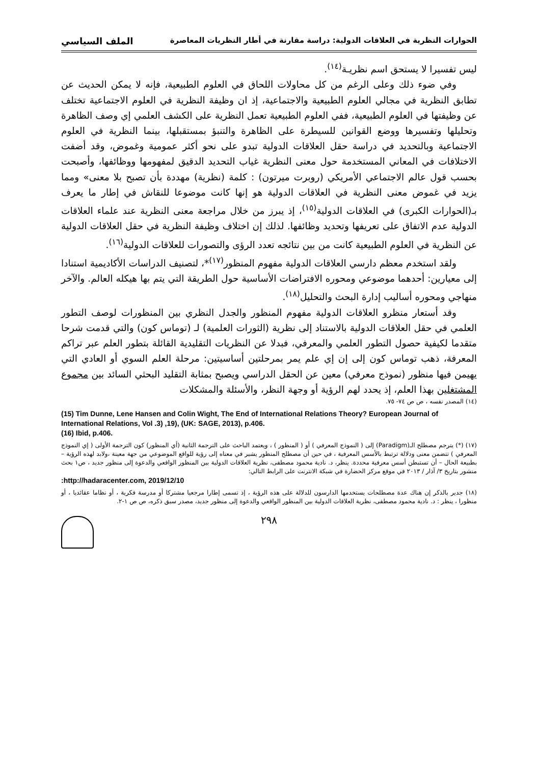الحوارات النظرية في العلاقات الدولية: دراسة مقارنة في أطار النظريات المعاصرة الملف السياسي
ليس تفسيرا لا يستحق اسم نظريـة<sup>(١٤)</sup>.
وفي ضوء ذلك وعلى الرغم من كل محاولات اللحاق في العلوم الطبيعية، فإنه لا يمكن الحديث عن تطابق النظرية في مجالي العلوم الطبيعية والاجتماعية، إذ ان وظيفة النظرية في العلوم الاجتماعية تختلف عن وظيفتها في العلوم الطبيعية، ففي العلوم الطبيعية تعمل النظرية على الكشف العلمي إي وصف الظاهرة وتحليلها وتفسيرها ووضع القوانين للسيطرة على الظاهرة والتنبؤ بمستقبلها، بينما النظرية في العلوم الاجتماعية وبالتحديد في دراسة حقل العلاقات الدولية تبدو على نحو أكثر عمومية وغموض، وقد أضفت الاختلافات في المعاني المستخدمة حول معنى النظرية غياب التحديد الدقيق لمفهومها ووظائفها، وأصبحت بحسب قول عالم الاجتماعي الأمريكي (روبرت ميرتون) : كلمة (نظرية) مهددة بأن تصبح بلا معنى» ومما يزيد في غموض معنى النظرية في العلاقات الدولية هو إنها كانت موضوعا للنقاش في إطار ما يعرف بـ(الحوارات الكبرى) في العلاقات الدولية<sup>(١٥)</sup>، إذ يبرز من خلال مراجعة معنى النظرية عند علماء العلاقات الدولية عدم الاتفاق على تعريفها وتحديد وظائفها. لذلك إن اختلاف وظيفة النظرية في حقل العلاقات الدولية عن النظرية في العلوم الطبيعية كانت من بين نتائجه تعدد الرؤى والتصورات للعلاقات الدولية<sup>(١٦)</sup>.
ولقد استخدم معظم دارسي العلاقات الدولية مفهوم المنظور<sup>(١٧)</sup>*، لتصنيف الدراسات الأكاديمية استنادا إلى معيارين: أحدهما موضوعي ومحوره الافتراضات الأساسية حول الطريقة التي يتم بها هيكله العالم. والآخر منهاجي ومحوره أساليب إدارة البحث والتحليل<sup>(١٨)</sup>.
وقد أستعار منظرو العلاقات الدولية مفهوم المنظور والجدل النظري بين المنظورات لوصف التطور العلمي في حقل العلاقات الدولية بالاستناد إلى نظرية (الثورات العلمية) لـ (توماس كون) والتي قدمت شرحا متقدما لكيفية حصول التطور العلمي والمعرفي، فبدلا عن النظريات التقليدية القائلة بتطور العلم عبر تراكم المعرفة، ذهب توماس كون إلى إن إي علم يمر بمرحلتين أساسيتين: مرحلة العلم السوي أو العادي التي يهيمن فيها منظور (نموذج معرفي) معين عن الحقل الدراسي ويصبح بمثابة التقليد البحثي السائد بين مجموع المشتغلين بهذا العلم، إذ يحدد لهم الرؤية أو وجهة النظر، والأسئلة والمشكلات
(١٤) المصدر نفسه ، ص ص ٧٤- ٧٥.
(15) Tim Dunne, Lene Hansen and Colin Wight, The End of International Relations Theory? European Journal of International Relations, Vol .3) ,19), (UK: SAGE, 2013), p.406.
(16) Ibid, p.406.
(١٧) (*) يترجم مصطلح الـ(Paradigm) إلى ( النموذج المعرفي ) أو ( المنظور ) ، ويعتمد الباحث على الترجمة الثانية (أي المنظور) كون الترجمة الأولى ( إي النموذج المعرفي ) تتضمن معنى ودلالة ترتبط بالأسس المعرفية ، في حين أن مصطلح المنظور يشير في معناه إلى رؤية للواقع الموضوعي من جهة معينة ،ولابد لهذه الرؤية – بطبيعة الحال – أن تستبطن أسس معرفية محددة. ينظر، د. نادية محمود مصطفى، نظرية العلاقات الدولية بين المنظور الواقعي والدعوة إلى منظور جديد ، ص١ بحث منشور بتاريخ ٣/ آذار / ٢٠١٣ في موقع مركز الحضارة في شبكة الانترنت على الرابط التالي:
:http://hadaracenter.com, 2019/12/10
(١٨) جدير بالذكر إن هناك عدة مصطلحات يستخدمها الدارسون للدلالة على هذه الرؤية ، إذ تسمى إطارا مرجعيا مشتركا أو مدرسة فكرية ، أو نظاما عقائديا ، أو منظورا ، ينظر : د. نادية محمود مصطفى، نظرية العلاقات الدولية بين المنظور الواقعي والدعوة إلى منظور جديد، مصدر سبق ذكره، ص ص ١-٢.
٢٩٨